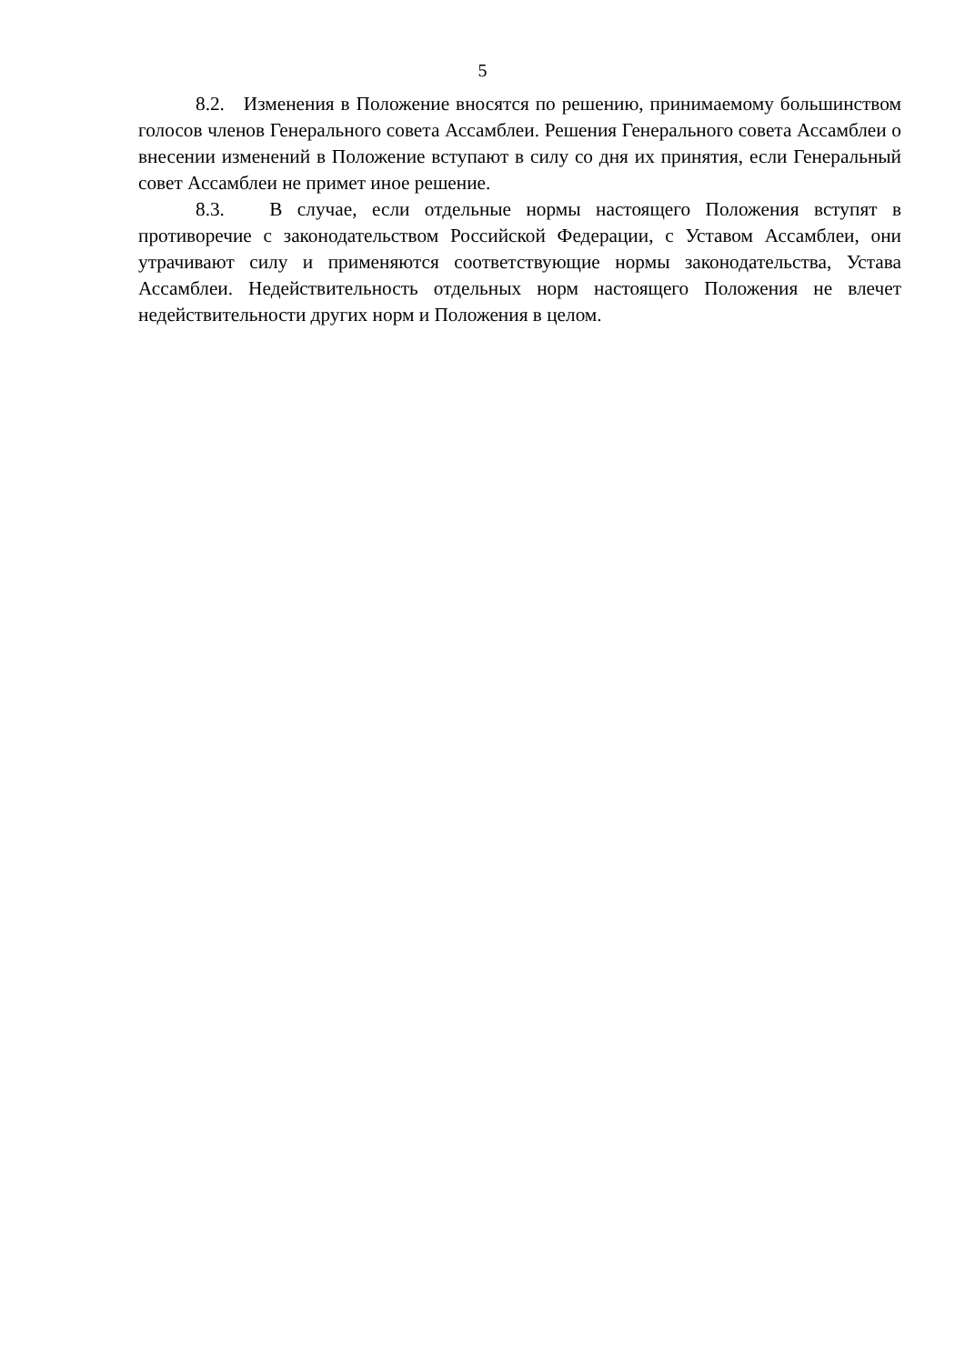5
8.2. Изменения в Положение вносятся по решению, принимаемому большинством голосов членов Генерального совета Ассамблеи. Решения Генерального совета Ассамблеи о внесении изменений в Положение вступают в силу со дня их принятия, если Генеральный совет Ассамблеи не примет иное решение.
8.3. В случае, если отдельные нормы настоящего Положения вступят в противоречие с законодательством Российской Федерации, с Уставом Ассамблеи, они утрачивают силу и применяются соответствующие нормы законодательства, Устава Ассамблеи. Недействительность отдельных норм настоящего Положения не влечет недействительности других норм и Положения в целом.